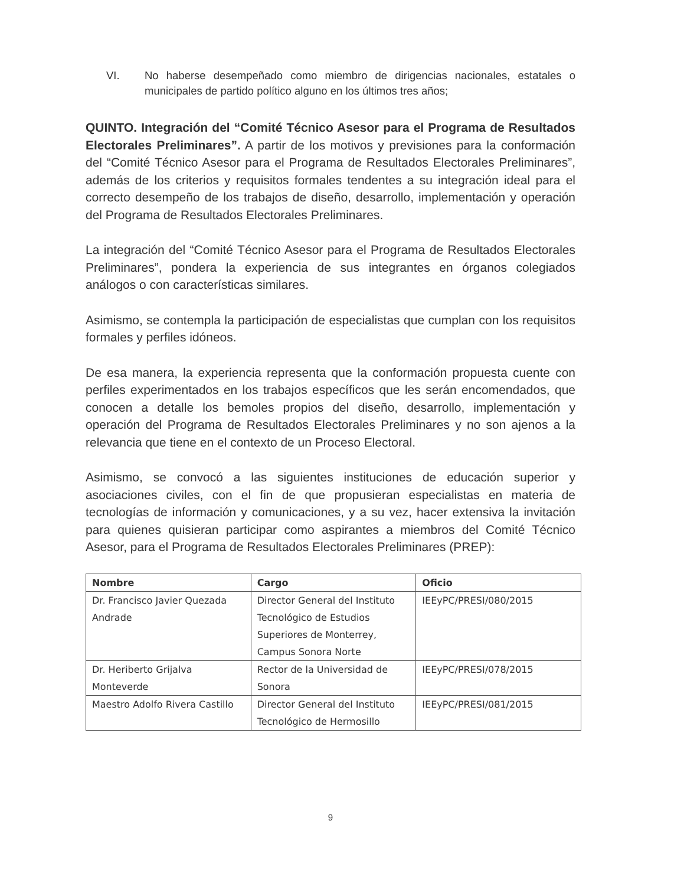VI. No haberse desempeñado como miembro de dirigencias nacionales, estatales o municipales de partido político alguno en los últimos tres años;
QUINTO. Integración del “Comité Técnico Asesor para el Programa de Resultados Electorales Preliminares”. A partir de los motivos y previsiones para la conformación del “Comité Técnico Asesor para el Programa de Resultados Electorales Preliminares”, además de los criterios y requisitos formales tendentes a su integración ideal para el correcto desempeño de los trabajos de diseño, desarrollo, implementación y operación del Programa de Resultados Electorales Preliminares.
La integración del “Comité Técnico Asesor para el Programa de Resultados Electorales Preliminares”, pondera la experiencia de sus integrantes en órganos colegiados análogos o con características similares.
Asimismo, se contempla la participación de especialistas que cumplan con los requisitos formales y perfiles idóneos.
De esa manera, la experiencia representa que la conformación propuesta cuente con perfiles experimentados en los trabajos específicos que les serán encomendados, que conocen a detalle los bemoles propios del diseño, desarrollo, implementación y operación del Programa de Resultados Electorales Preliminares y no son ajenos a la relevancia que tiene en el contexto de un Proceso Electoral.
Asimismo, se convocó a las siguientes instituciones de educación superior y asociaciones civiles, con el fin de que propusieran especialistas en materia de tecnologías de información y comunicaciones, y a su vez, hacer extensiva la invitación para quienes quisieran participar como aspirantes a miembros del Comité Técnico Asesor, para el Programa de Resultados Electorales Preliminares (PREP):
| Nombre | Cargo | Oficio |
| --- | --- | --- |
| Dr. Francisco Javier Quezada Andrade | Director General del Instituto Tecnológico de Estudios Superiores de Monterrey, Campus Sonora Norte | IEEyPC/PRESI/080/2015 |
| Dr. Heriberto Grijalva Monteverde | Rector de la Universidad de Sonora | IEEyPC/PRESI/078/2015 |
| Maestro Adolfo Rivera Castillo | Director General del Instituto Tecnológico de Hermosillo | IEEyPC/PRESI/081/2015 |
9